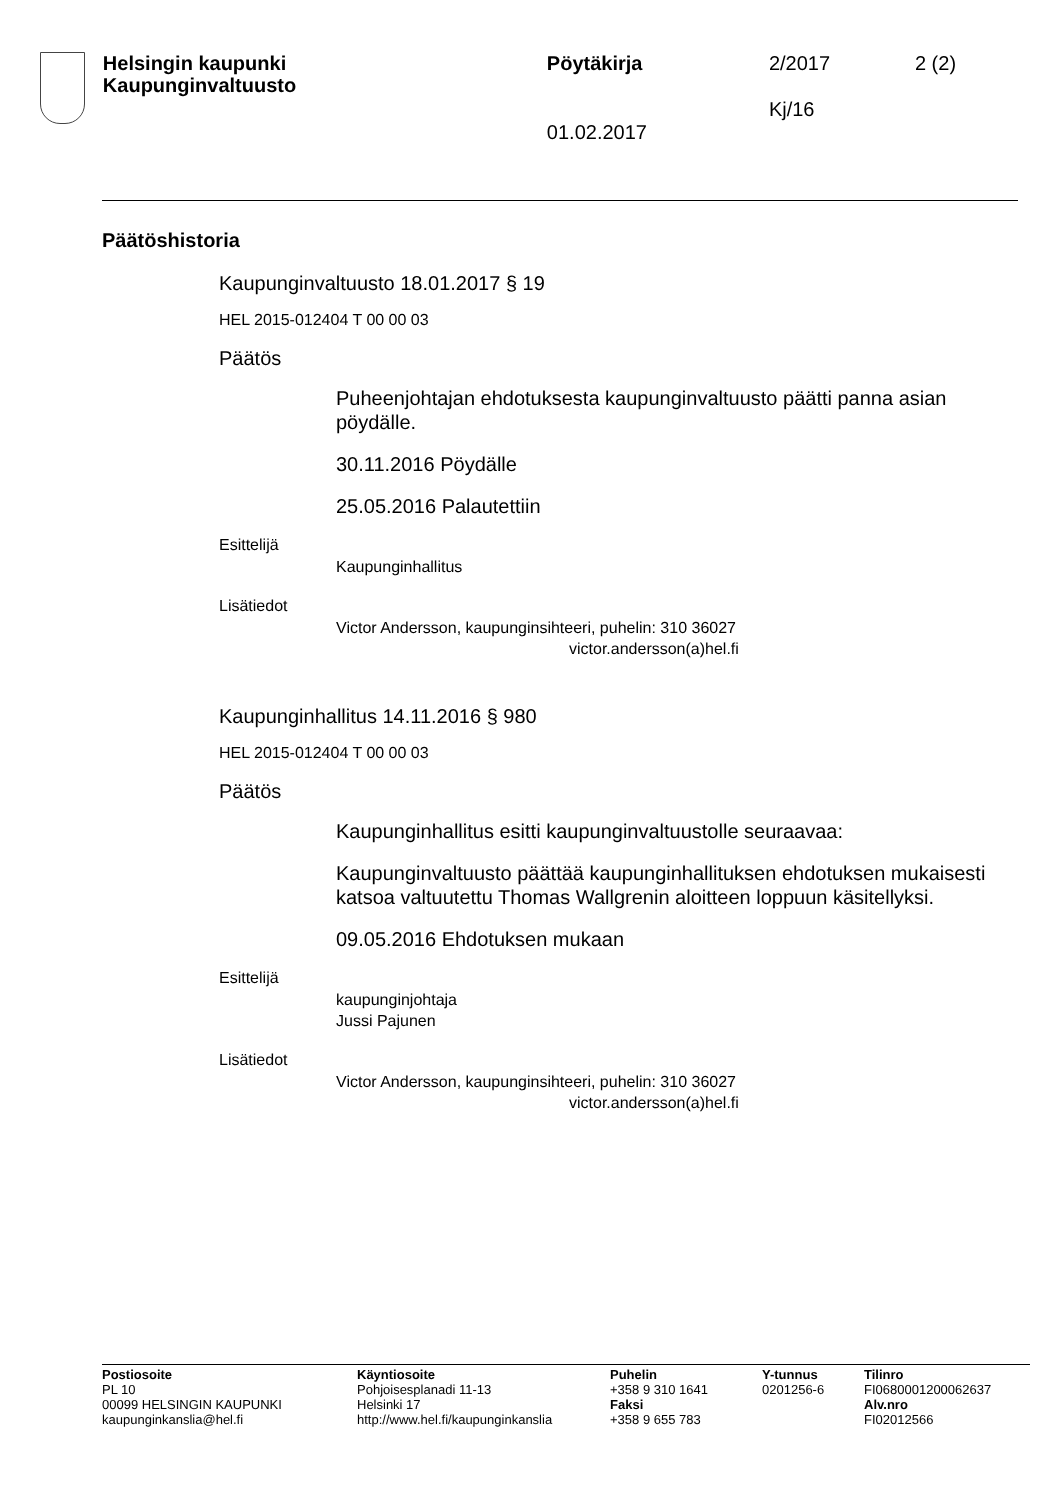Helsingin kaupunki
Kaupunginvaltuusto
Pöytäkirja
01.02.2017
2/2017
Kj/16
2 (2)
Päätöshistoria
Kaupunginvaltuusto 18.01.2017 § 19
HEL 2015-012404 T 00 00 03
Päätös
Puheenjohtajan ehdotuksesta kaupunginvaltuusto päätti panna asian pöydälle.
30.11.2016 Pöydälle
25.05.2016 Palautettiin
Esittelijä
Kaupunginhallitus
Lisätiedot
Victor Andersson, kaupunginsihteeri, puhelin: 310 36027
victor.andersson(a)hel.fi
Kaupunginhallitus 14.11.2016 § 980
HEL 2015-012404 T 00 00 03
Päätös
Kaupunginhallitus esitti kaupunginvaltuustolle seuraavaa:
Kaupunginvaltuusto päättää kaupunginhallituksen ehdotuksen mukaisesti katsoa valtuutettu Thomas Wallgrenin aloitteen loppuun käsitellyksi.
09.05.2016 Ehdotuksen mukaan
Esittelijä
kaupunginjohtaja
Jussi Pajunen
Lisätiedot
Victor Andersson, kaupunginsihteeri, puhelin: 310 36027
victor.andersson(a)hel.fi
Postiosoite
PL 10
00099 HELSINGIN KAUPUNKI
kaupunginkanslia@hel.fi
Käyntiosoite
Pohjoisesplanadi 11-13
Helsinki 17
http://www.hel.fi/kaupunginkanslia
Puhelin
+358 9 310 1641
Faksi
+358 9 655 783
Y-tunnus
0201256-6
Tilinro
FI0680001200062637
Alv.nro
FI02012566